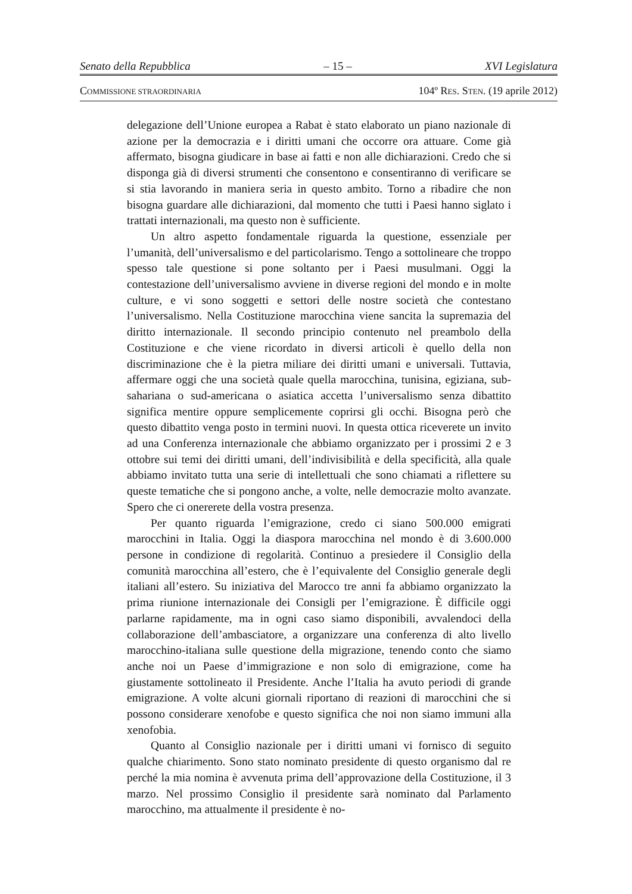Senato della Repubblica – 15 – XVI Legislatura
COMMISSIONE STRAORDINARIA 104º RES. STEN. (19 aprile 2012)
delegazione dell’Unione europea a Rabat è stato elaborato un piano nazionale di azione per la democrazia e i diritti umani che occorre ora attuare. Come già affermato, bisogna giudicare in base ai fatti e non alle dichiarazioni. Credo che si disponga già di diversi strumenti che consentono e consentiranno di verificare se si stia lavorando in maniera seria in questo ambito. Torno a ribadire che non bisogna guardare alle dichiarazioni, dal momento che tutti i Paesi hanno siglato i trattati internazionali, ma questo non è sufficiente.
Un altro aspetto fondamentale riguarda la questione, essenziale per l’umanità, dell’universalismo e del particolarismo. Tengo a sottolineare che troppo spesso tale questione si pone soltanto per i Paesi musulmani. Oggi la contestazione dell’universalismo avviene in diverse regioni del mondo e in molte culture, e vi sono soggetti e settori delle nostre società che contestano l’universalismo. Nella Costituzione marocchina viene sancita la supremazia del diritto internazionale. Il secondo principio contenuto nel preambolo della Costituzione e che viene ricordato in diversi articoli è quello della non discriminazione che è la pietra miliare dei diritti umani e universali. Tuttavia, affermare oggi che una società quale quella marocchina, tunisina, egiziana, sub-sahariana o sud-americana o asiatica accetta l’universalismo senza dibattito significa mentire oppure semplicemente coprirsi gli occhi. Bisogna però che questo dibattito venga posto in termini nuovi. In questa ottica riceverete un invito ad una Conferenza internazionale che abbiamo organizzato per i prossimi 2 e 3 ottobre sui temi dei diritti umani, dell’indivisibilità e della specificità, alla quale abbiamo invitato tutta una serie di intellettuali che sono chiamati a riflettere su queste tematiche che si pongono anche, a volte, nelle democrazie molto avanzate. Spero che ci onererete della vostra presenza.
Per quanto riguarda l’emigrazione, credo ci siano 500.000 emigrati marocchini in Italia. Oggi la diaspora marocchina nel mondo è di 3.600.000 persone in condizione di regolarità. Continuo a presiedere il Consiglio della comunità marocchina all’estero, che è l’equivalente del Consiglio generale degli italiani all’estero. Su iniziativa del Marocco tre anni fa abbiamo organizzato la prima riunione internazionale dei Consigli per l’emigrazione. È difficile oggi parlarne rapidamente, ma in ogni caso siamo disponibili, avvalendoci della collaborazione dell’ambasciatore, a organizzare una conferenza di alto livello marocchino-italiana sulle questione della migrazione, tenendo conto che siamo anche noi un Paese d’immigrazione e non solo di emigrazione, come ha giustamente sottolineato il Presidente. Anche l’Italia ha avuto periodi di grande emigrazione. A volte alcuni giornali riportano di reazioni di marocchini che si possono considerare xenofobe e questo significa che noi non siamo immuni alla xenofobia.
Quanto al Consiglio nazionale per i diritti umani vi fornisco di seguito qualche chiarimento. Sono stato nominato presidente di questo organismo dal re perché la mia nomina è avvenuta prima dell’approvazione della Costituzione, il 3 marzo. Nel prossimo Consiglio il presidente sarà nominato dal Parlamento marocchino, ma attualmente il presidente è no-